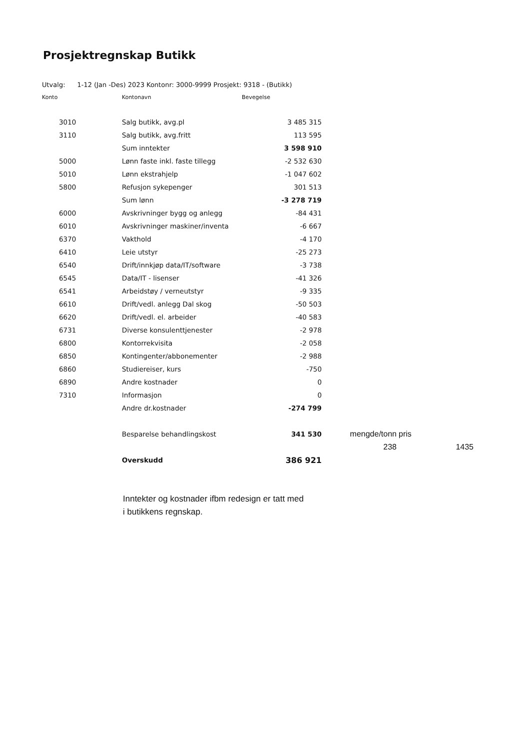Prosjektregnskap Butikk
Utvalg: 1-12 (Jan -Des) 2023 Kontonr: 3000-9999 Prosjekt: 9318 - (Butikk)
| Konto | Kontonavn | Bevegelse | | |
| --- | --- | --- | --- | --- |
| 3010 | Salg butikk, avg.pl | 3 485 315 | | |
| 3110 | Salg butikk, avg.fritt | 113 595 | | |
| | Sum inntekter | 3 598 910 | | |
| 5000 | Lønn faste inkl. faste tillegg | -2 532 630 | | |
| 5010 | Lønn ekstrahjelp | -1 047 602 | | |
| 5800 | Refusjon sykepenger | 301 513 | | |
| | Sum lønn | -3 278 719 | | |
| 6000 | Avskrivninger bygg og anlegg | -84 431 | | |
| 6010 | Avskrivninger maskiner/inventa | -6 667 | | |
| 6370 | Vakthold | -4 170 | | |
| 6410 | Leie utstyr | -25 273 | | |
| 6540 | Drift/innkjøp data/IT/software | -3 738 | | |
| 6545 | Data/IT - lisenser | -41 326 | | |
| 6541 | Arbeidstøy / verneutstyr | -9 335 | | |
| 6610 | Drift/vedl. anlegg Dal skog | -50 503 | | |
| 6620 | Drift/vedl. el. arbeider | -40 583 | | |
| 6731 | Diverse konsulenttjenester | -2 978 | | |
| 6800 | Kontorrekvisita | -2 058 | | |
| 6850 | Kontingenter/abbonementer | -2 988 | | |
| 6860 | Studiereiser, kurs | -750 | | |
| 6890 | Andre kostnader | 0 | | |
| 7310 | Informasjon | 0 | | |
| | Andre dr.kostnader | -274 799 | | |
| | Besparelse behandlingskost | 341 530 | mengde/tonn | pris |
| | | | 238 | 1435 |
| | Overskudd | 386 921 | | |
Inntekter og kostnader ifbm redesign er tatt med
i butikkens regnskap.